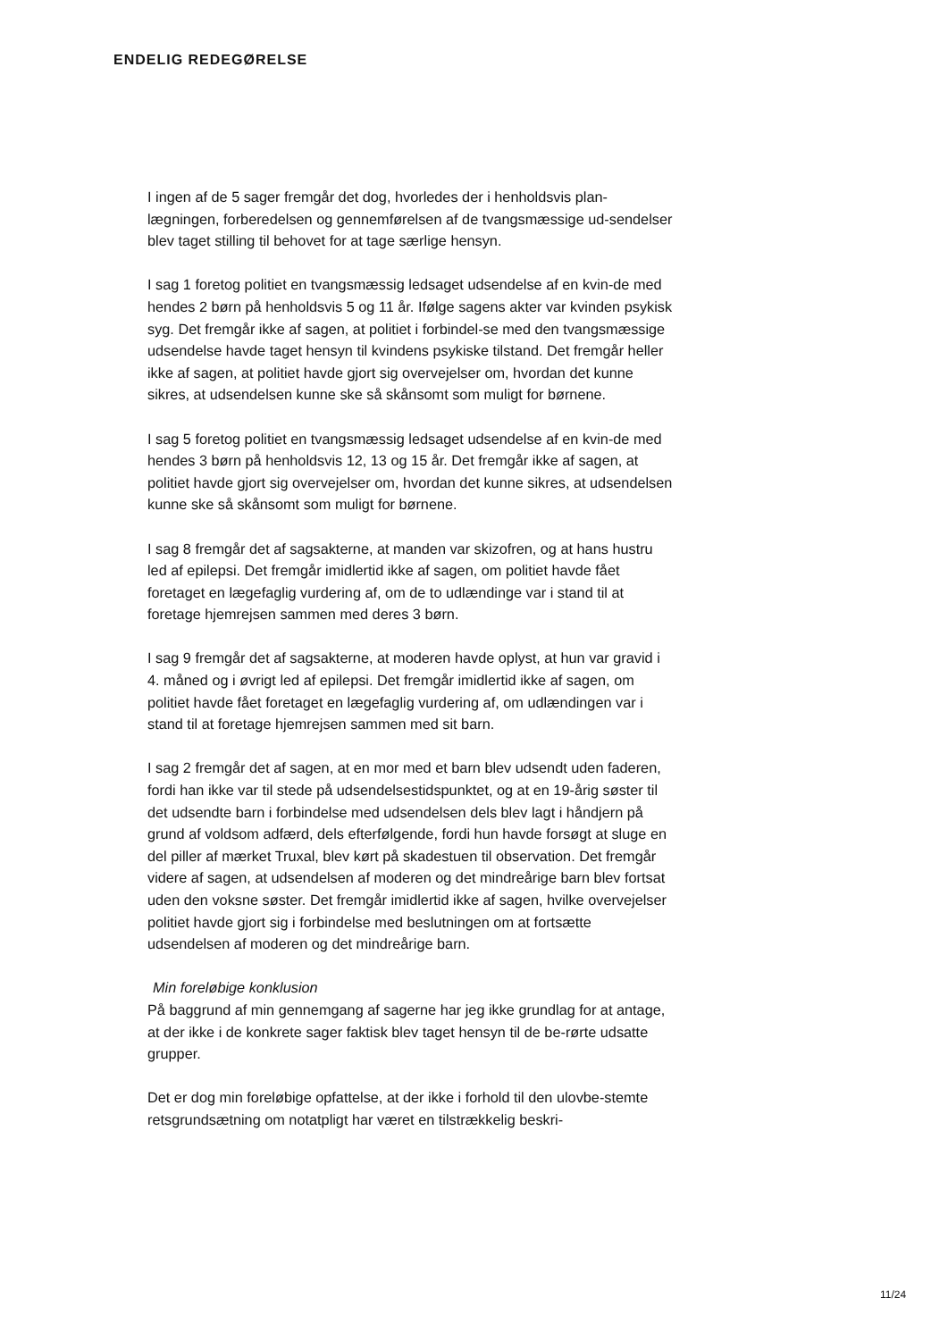ENDELIG REDEGØRELSE
I ingen af de 5 sager fremgår det dog, hvorledes der i henholdsvis plan-lægningen, forberedelsen og gennemførelsen af de tvangsmæssige ud-sendelser blev taget stilling til behovet for at tage særlige hensyn.
I sag 1 foretog politiet en tvangsmæssig ledsaget udsendelse af en kvin-de med hendes 2 børn på henholdsvis 5 og 11 år. Ifølge sagens akter var kvinden psykisk syg. Det fremgår ikke af sagen, at politiet i forbindel-se med den tvangsmæssige udsendelse havde taget hensyn til kvindens psykiske tilstand. Det fremgår heller ikke af sagen, at politiet havde gjort sig overvejelser om, hvordan det kunne sikres, at udsendelsen kunne ske så skånsomt som muligt for børnene.
I sag 5 foretog politiet en tvangsmæssig ledsaget udsendelse af en kvin-de med hendes 3 børn på henholdsvis 12, 13 og 15 år. Det fremgår ikke af sagen, at politiet havde gjort sig overvejelser om, hvordan det kunne sikres, at udsendelsen kunne ske så skånsomt som muligt for børnene.
I sag 8 fremgår det af sagsakterne, at manden var skizofren, og at hans hustru led af epilepsi. Det fremgår imidlertid ikke af sagen, om politiet havde fået foretaget en lægefaglig vurdering af, om de to udlændinge var i stand til at foretage hjemrejsen sammen med deres 3 børn.
I sag 9 fremgår det af sagsakterne, at moderen havde oplyst, at hun var gravid i 4. måned og i øvrigt led af epilepsi. Det fremgår imidlertid ikke af sagen, om politiet havde fået foretaget en lægefaglig vurdering af, om udlændingen var i stand til at foretage hjemrejsen sammen med sit barn.
I sag 2 fremgår det af sagen, at en mor med et barn blev udsendt uden faderen, fordi han ikke var til stede på udsendelsestidspunktet, og at en 19-årig søster til det udsendte barn i forbindelse med udsendelsen dels blev lagt i håndjern på grund af voldsom adfærd, dels efterfølgende, fordi hun havde forsøgt at sluge en del piller af mærket Truxal, blev kørt på skadestuen til observation. Det fremgår videre af sagen, at udsendelsen af moderen og det mindreårige barn blev fortsat uden den voksne søster. Det fremgår imidlertid ikke af sagen, hvilke overvejelser politiet havde gjort sig i forbindelse med beslutningen om at fortsætte udsendelsen af moderen og det mindreårige barn.
Min foreløbige konklusion
På baggrund af min gennemgang af sagerne har jeg ikke grundlag for at antage, at der ikke i de konkrete sager faktisk blev taget hensyn til de be-rørte udsatte grupper.
Det er dog min foreløbige opfattelse, at der ikke i forhold til den ulovbe-stemte retsgrundsætning om notatpligt har været en tilstrækkelig beskri-
11/24